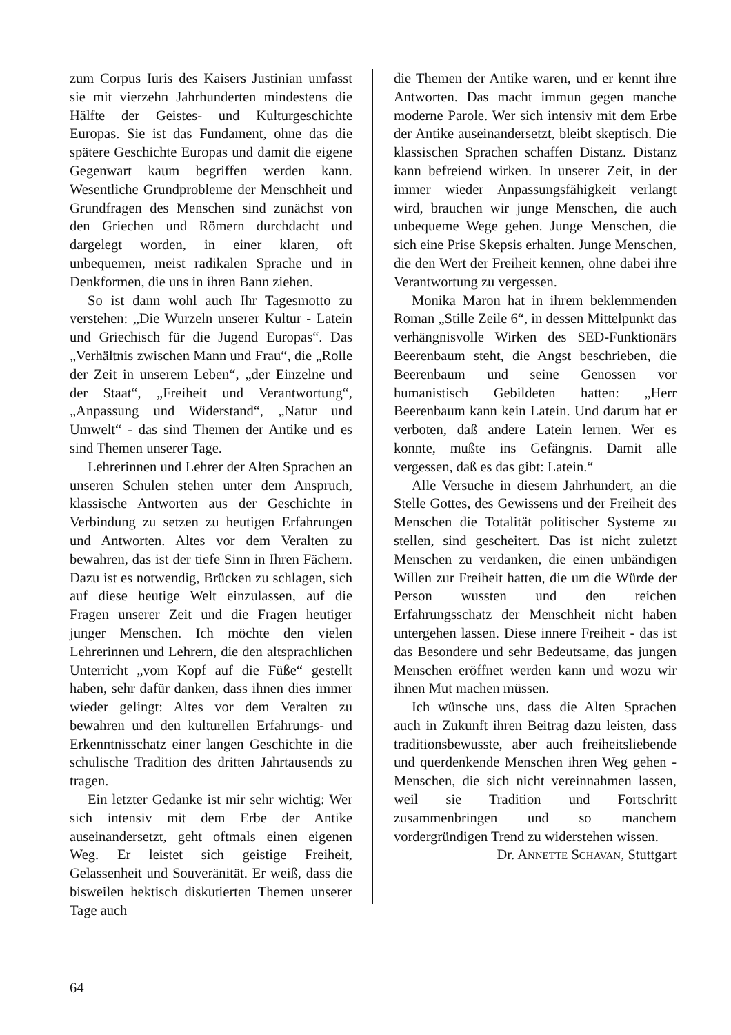zum Corpus Iuris des Kaisers Justinian umfasst sie mit vierzehn Jahrhunderten mindestens die Hälfte der Geistes- und Kulturgeschichte Europas. Sie ist das Fundament, ohne das die spätere Geschichte Europas und damit die eigene Gegenwart kaum begriffen werden kann. Wesentliche Grundprobleme der Menschheit und Grundfragen des Menschen sind zunächst von den Griechen und Römern durchdacht und dargelegt worden, in einer klaren, oft unbequemen, meist radikalen Sprache und in Denkformen, die uns in ihren Bann ziehen.
So ist dann wohl auch Ihr Tagesmotto zu verstehen: „Die Wurzeln unserer Kultur - Latein und Griechisch für die Jugend Europas“. Das „Verhältnis zwischen Mann und Frau“, die „Rolle der Zeit in unserem Leben“, „der Einzelne und der Staat“, „Freiheit und Verantwortung“, „Anpassung und Widerstand“, „Natur und Umwelt“ - das sind Themen der Antike und es sind Themen unserer Tage.
Lehrerinnen und Lehrer der Alten Sprachen an unseren Schulen stehen unter dem Anspruch, klassische Antworten aus der Geschichte in Verbindung zu setzen zu heutigen Erfahrungen und Antworten. Altes vor dem Veralten zu bewahren, das ist der tiefe Sinn in Ihren Fächern. Dazu ist es notwendig, Brücken zu schlagen, sich auf diese heutige Welt einzulassen, auf die Fragen unserer Zeit und die Fragen heutiger junger Menschen. Ich möchte den vielen Lehrerinnen und Lehrern, die den altsprachlichen Unterricht „vom Kopf auf die Füße“ gestellt haben, sehr dafür danken, dass ihnen dies immer wieder gelingt: Altes vor dem Veralten zu bewahren und den kulturellen Erfahrungs- und Erkenntnisschatz einer langen Geschichte in die schulische Tradition des dritten Jahrtausends zu tragen.
Ein letzter Gedanke ist mir sehr wichtig: Wer sich intensiv mit dem Erbe der Antike auseinandersetzt, geht oftmals einen eigenen Weg. Er leistet sich geistige Freiheit, Gelassenheit und Souveränität. Er weiß, dass die bisweilen hektisch diskutierten Themen unserer Tage auch
die Themen der Antike waren, und er kennt ihre Antworten. Das macht immun gegen manche moderne Parole. Wer sich intensiv mit dem Erbe der Antike auseinandersetzt, bleibt skeptisch. Die klassischen Sprachen schaffen Distanz. Distanz kann befreiend wirken. In unserer Zeit, in der immer wieder Anpassungsfähigkeit verlangt wird, brauchen wir junge Menschen, die auch unbequeme Wege gehen. Junge Menschen, die sich eine Prise Skepsis erhalten. Junge Menschen, die den Wert der Freiheit kennen, ohne dabei ihre Verantwortung zu vergessen.
Monika Maron hat in ihrem beklemmenden Roman „Stille Zeile 6“, in dessen Mittelpunkt das verhängnisvolle Wirken des SED-Funktionärs Beerenbaum steht, die Angst beschrieben, die Beerenbaum und seine Genossen vor humanistisch Gebildeten hatten: „Herr Beerenbaum kann kein Latein. Und darum hat er verboten, daß andere Latein lernen. Wer es konnte, mußte ins Gefängnis. Damit alle vergessen, daß es das gibt: Latein.“
Alle Versuche in diesem Jahrhundert, an die Stelle Gottes, des Gewissens und der Freiheit des Menschen die Totalität politischer Systeme zu stellen, sind gescheitert. Das ist nicht zuletzt Menschen zu verdanken, die einen unbändigen Willen zur Freiheit hatten, die um die Würde der Person wussten und den reichen Erfahrungsschatz der Menschheit nicht haben untergehen lassen. Diese innere Freiheit - das ist das Besondere und sehr Bedeutsame, das jungen Menschen eröffnet werden kann und wozu wir ihnen Mut machen müssen.
Ich wünsche uns, dass die Alten Sprachen auch in Zukunft ihren Beitrag dazu leisten, dass traditionsbewusste, aber auch freiheitsliebende und querdenkende Menschen ihren Weg gehen - Menschen, die sich nicht vereinnahmen lassen, weil sie Tradition und Fortschritt zusammenbringen und so manchem vordergründigen Trend zu widerstehen wissen.
Dr. ANNETTE SCHAVAN, Stuttgart
64